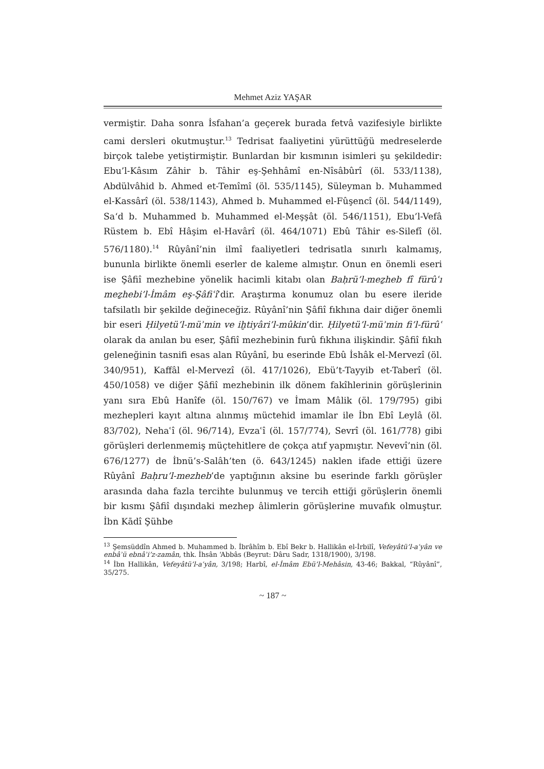Mehmet Aziz YAŞAR
vermiştir. Daha sonra İsfahan’a geçerek burada fetvâ vazifesiyle birlikte cami dersleri okutmuştur.<sup>13</sup> Tedrisat faaliyetini yürüttüğü medreselerde birçok talebe yetiştirmiştir. Bunlardan bir kısmının isimleri şu şekildedir: Ebu’l-Kâsım Zâhir b. Tâhir eş-Şehhâmî en-Nîsâbûrî (öl. 533/1138), Abdülvâhid b. Ahmed et-Temîmî (öl. 535/1145), Süleyman b. Muhammed el-Kassârî (öl. 538/1143), Ahmed b. Muhammed el-Fûşencî (öl. 544/1149), Sa‘d b. Muhammed b. Muhammed el-Meşşât (öl. 546/1151), Ebu’l-Vefâ Rüstem b. Ebî Hâşim el-Havârî (öl. 464/1071) Ebû Tâhir es-Silefî (öl. 576/1180).<sup>14</sup> Rûyânî’nin ilmî faaliyetleri tedrisatla sınırlı kalmamış, bununla birlikte önemli eserler de kaleme almıştır. Onun en önemli eseri ise Şâfiî mezhebine yönelik hacimli kitabı olan Baḥrü’l-meẕheb fî fürûʿı meẕhebi’l-İmâm eş-Şâfiʿî’dir. Araştırma konumuz olan bu esere ileride tafsilatlı bir şekilde değineceğiz. Rûyânî’nin Şâfiî fıkhına dair diğer önemli bir eseri Ḥilyetü’l-müʾmin ve iḫtiyâri’l-mûkin’dir. Ḥilyetü’l-müʾmin fi’l-fürûʿ olarak da anılan bu eser, Şâfiî mezhebinin furû fıkhına ilişkindir. Şâfiî fıkıh geleneğinin tasnifi esas alan Rûyânî, bu eserinde Ebû İshâk el-Mervezî (öl. 340/951), Kaffâl el-Mervezî (öl. 417/1026), Ebü’t-Tayyib et-Taberî (öl. 450/1058) ve diğer Şâfiî mezhebinin ilk dönem fakîhlerinin görüşlerinin yanı sıra Ebû Hanîfe (öl. 150/767) ve İmam Mâlik (öl. 179/795) gibi mezhepleri kayıt altına alınmış müctehid imamlar ile İbn Ebî Leylâ (öl. 83/702), Nehaʿî (öl. 96/714), Evzaʿî (öl. 157/774), Sevrî (öl. 161/778) gibi görüşleri derlenmemiş müçtehitlere de çokça atıf yapmıştır. Nevevî’nin (öl. 676/1277) de İbnü’s-Salâh’ten (ö. 643/1245) naklen ifade ettiği üzere Rûyânî Baḥru’l-mezheb’de yaptığının aksine bu eserinde farklı görüşler arasında daha fazla tercihte bulunmuş ve tercih ettiği görüşlerin önemli bir kısmı Şâfiî dışındaki mezhep âlimlerin görüşlerine muvafık olmuştur. İbn Kādî Şühbe
<sup>13</sup> Şemsüddîn Ahmed b. Muhammed b. İbrâhîm b. Ebî Bekr b. Hallikân el-İrbilî, Vefeyâtü’l-aʿyân ve enbâʾü ebnâʾi’z-zamân, thk. İhsân ‘Abbâs (Beyrut: Dâru Sadr, 1318/1900), 3/198.
<sup>14</sup> İbn Hallikân, Vefeyâtü’l-aʿyân, 3/198; Harbî, el-İmâm Ebü’l-Mehâsin, 43-46; Bakkal, “Rûyânî”, 35/275.
~ 187 ~